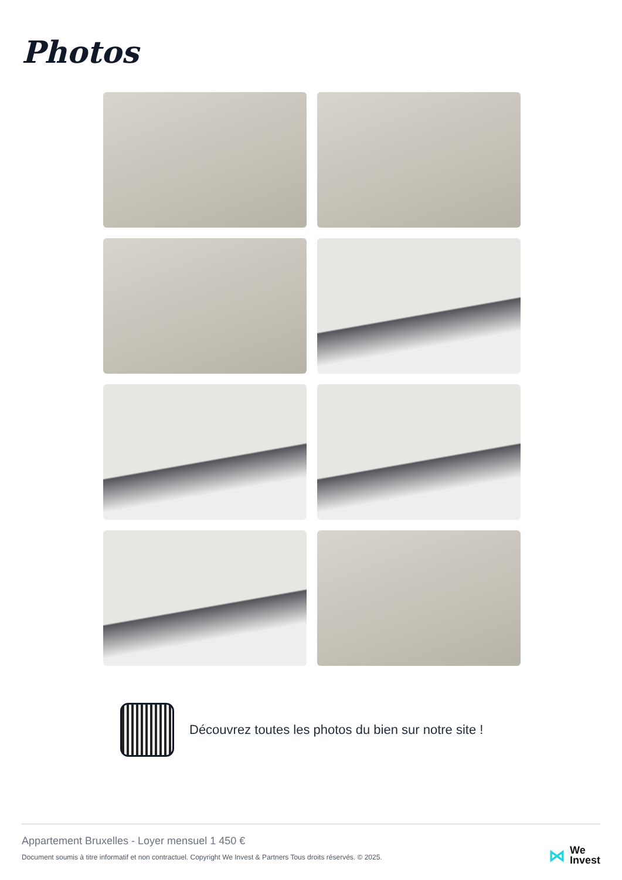Photos
Découvrez toutes les photos du bien sur notre site !
Appartement Bruxelles - Loyer mensuel 1 450 €
Document soumis à titre informatif et non contractuel. Copyright We Invest & Partners Tous droits réservés. © 2025.
⋈
We
Invest